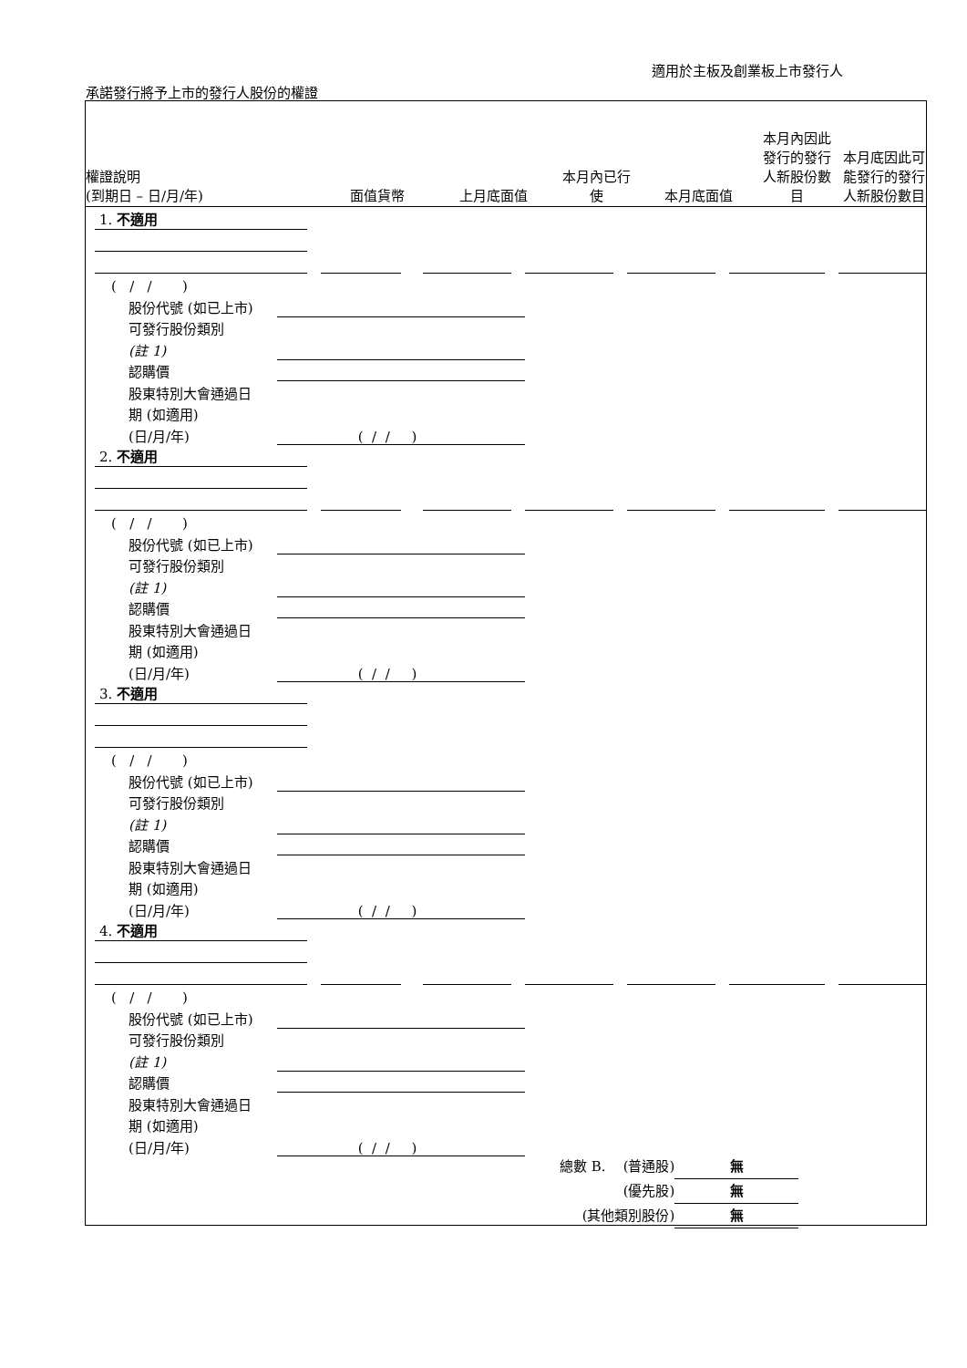適用於主板及創業板上市發行人
承諾發行將予上市的發行人股份的權證
權證說明
(到期日 – 日/月/年)
面值貨幣
上月底面值
本月內已行
使
本月底面值
本月內因此
發行的發行
人新股份數
目
本月底因此可
能發行的發行
人新股份數目
1. 不適用
( / / )
股份代號 (如已上市)
可發行股份類別
(註 1)
認購價
股東特別大會通過日
期 (如適用)
(日/月/年) ( / / )
2. 不適用
( / / )
股份代號 (如已上市)
可發行股份類別
(註 1)
認購價
股東特別大會通過日
期 (如適用)
(日/月/年) ( / / )
3. 不適用
( / / )
股份代號 (如已上市)
可發行股份類別
(註 1)
認購價
股東特別大會通過日
期 (如適用)
(日/月/年) ( / / )
4. 不適用
( / / )
股份代號 (如已上市)
可發行股份類別
(註 1)
認購價
股東特別大會通過日
期 (如適用)
(日/月/年) ( / / )
總數 B. (普通股) 無
(優先股) 無
(其他類別股份) 無